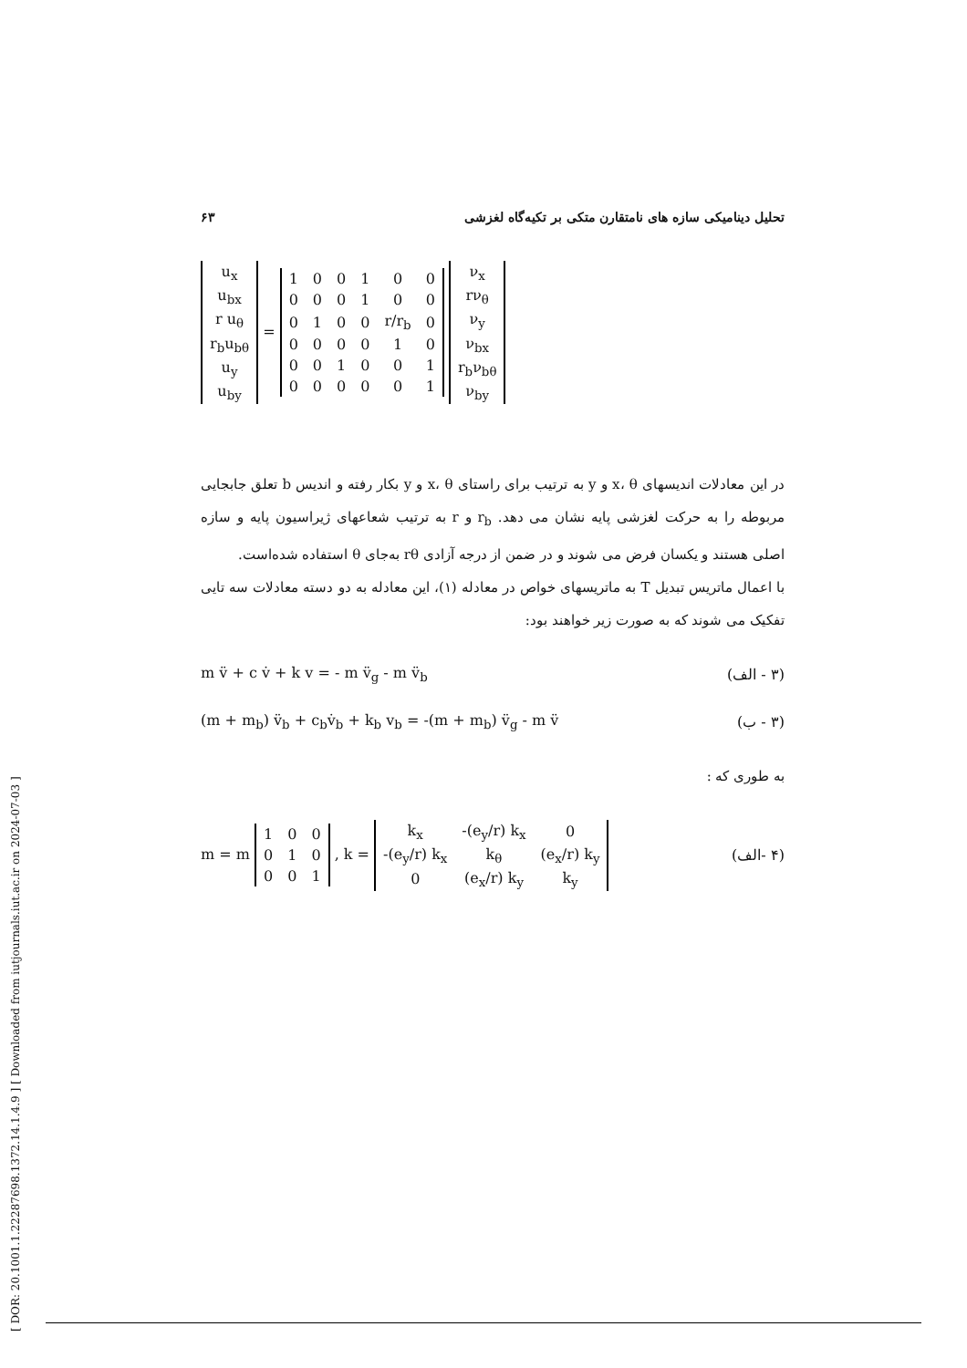[ DOR: 20.1001.1.22287698.1372.14.1.4.9 ] [ Downloaded from iutjournals.iut.ac.ir on 2024-07-03 ]
تحلیل دینامیکی سازه های نامتقارن متکی بر تکیه‌گاه لغزشی ۶۳
| u<sub>x</sub> |
| u<sub>bx</sub> |
| r u<sub>θ</sub> |
| r<sub>b</sub>u<sub>bθ</sub> |
| u<sub>y</sub> |
| u<sub>by</sub> |
=
| 1 | 0 | 0 | 1 | 0 | 0 |
| 0 | 0 | 0 | 1 | 0 | 0 |
| 0 | 1 | 0 | 0 | r/r<sub>b</sub> | 0 |
| 0 | 0 | 0 | 0 | 1 | 0 |
| 0 | 0 | 1 | 0 | 0 | 1 |
| 0 | 0 | 0 | 0 | 0 | 1 |
| ν<sub>x</sub> |
| rν<sub>θ</sub> |
| ν<sub>y</sub> |
| ν<sub>bx</sub> |
| r<sub>b</sub>ν<sub>bθ</sub> |
| ν<sub>by</sub> |
در این معادلات اندیسهای x، θ و y به ترتیب برای راستای x، θ و y بکار رفته و اندیس b تعلق جابجایی مربوطه را به حرکت لغزشی پایه نشان می دهد. r<sub>b</sub> و r به ترتیب شعاعهای ژیراسیون پایه و سازه اصلی هستند و یکسان فرض می شوند و در ضمن از درجه آزادی rθ به‌جای θ استفاده شده‌است.
با اعمال ماتریس تبدیل T به ماتریسهای خواص در معادله (۱)، این معادله به دو دسته معادلات سه تایی تفکیک می شوند که به صورت زیر خواهند بود:
m v̈ + c v̇ + k v = - m v̈<sub>g</sub> - m v̈<sub>b</sub> (۳ - الف)
(m + m<sub>b</sub>) v̈<sub>b</sub> + c<sub>b</sub>v̇<sub>b</sub> + k<sub>b</sub> v<sub>b</sub> = -(m + m<sub>b</sub>) v̈<sub>g</sub> - m v̈ (۳ - ب)
به طوری که :
m = m
| 1 | 0 | 0 |
| 0 | 1 | 0 |
| 0 | 0 | 1 |
, k =
| k<sub>x</sub> | -(e<sub>y</sub>/r) k<sub>x</sub> | 0 |
| -(e<sub>y</sub>/r) k<sub>x</sub> | k<sub>θ</sub> | (e<sub>x</sub>/r) k<sub>y</sub> |
| 0 | (e<sub>x</sub>/r) k<sub>y</sub> | k<sub>y</sub> |
(۴ -الف)